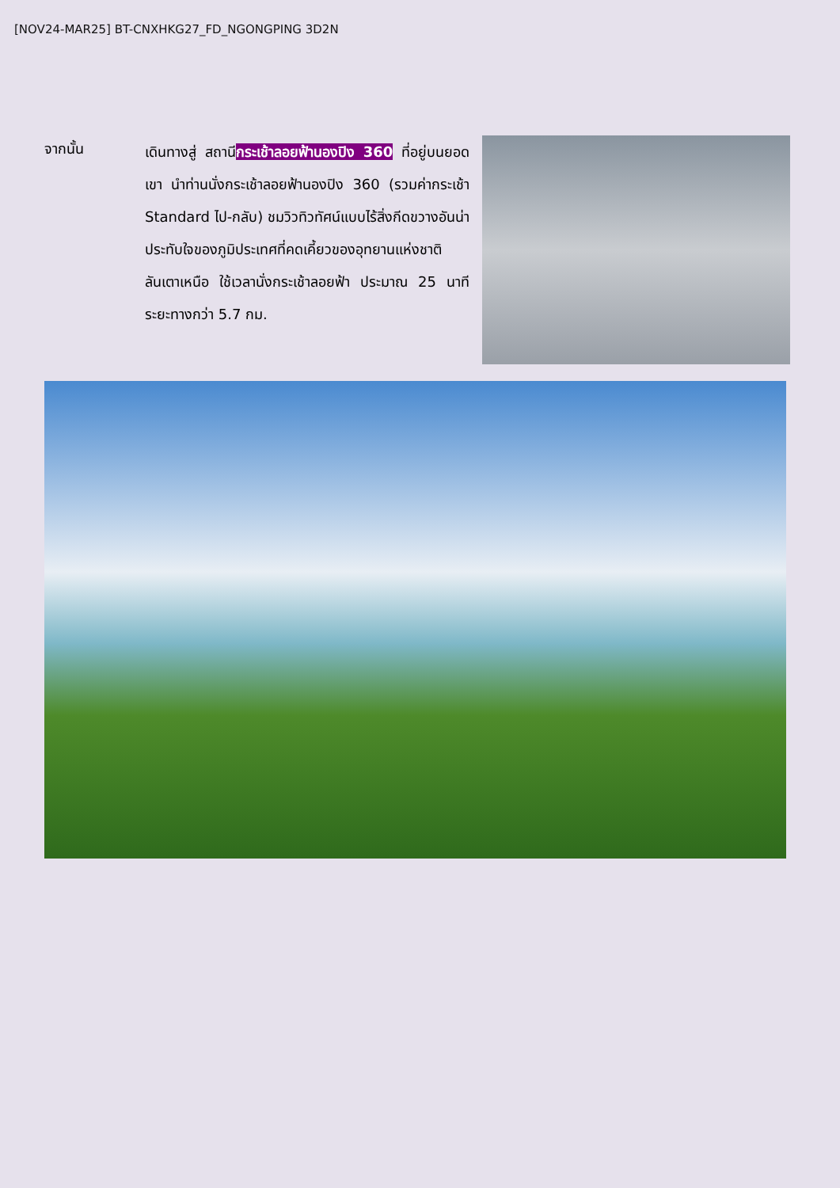[NOV24-MAR25] BT-CNXHKG27_FD_NGONGPING 3D2N
จากนั้น
เดินทางสู่ สถานีกระเช้าลอยฟ้านองปิง 360 ที่อยู่บนยอดเขา นำท่านนั่งกระเช้าลอยฟ้านองปิง 360 (รวมค่ากระเช้า Standard ไป-กลับ) ชมวิวทิวทัศน์แบบไร้สิ่งกีดขวางอันน่าประทับใจของภูมิประเทศที่คดเคี้ยวของอุทยานแห่งชาติลันเตาเหนือ ใช้เวลานั่งกระเช้าลอยฟ้า ประมาณ 25 นาที ระยะทางกว่า 5.7 กม.